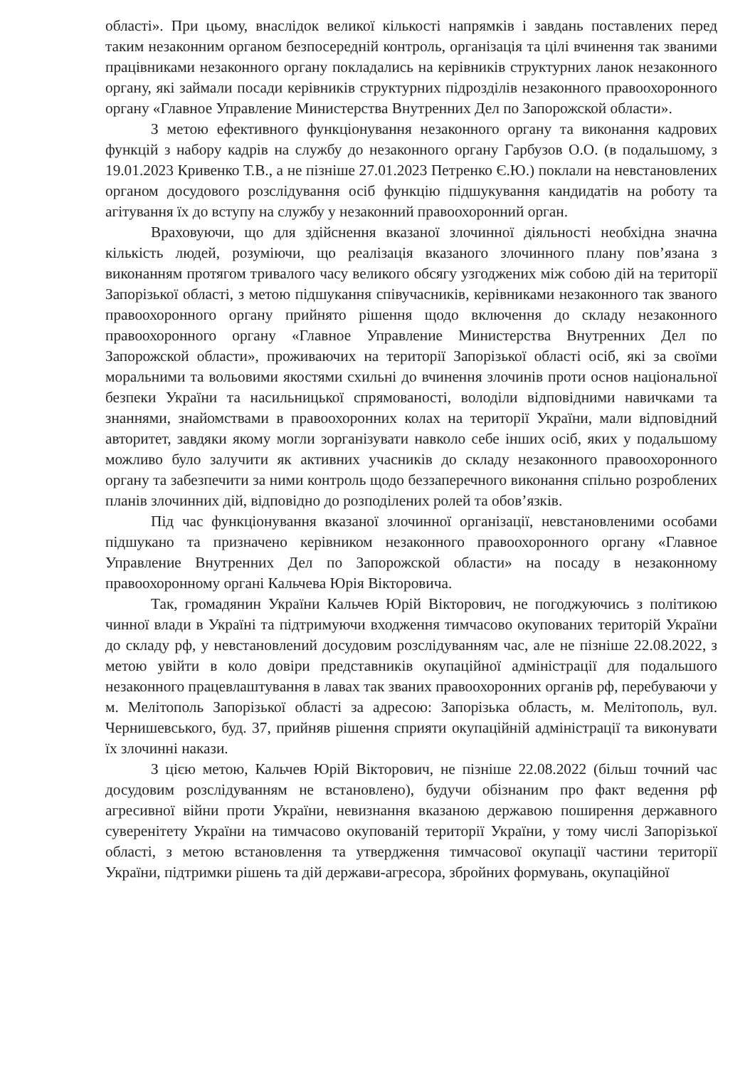області». При цьому, внаслідок великої кількості напрямків і завдань поставлених перед таким незаконним органом безпосередній контроль, організація та цілі вчинення так званими працівниками незаконного органу покладались на керівників структурних ланок незаконного органу, які займали посади керівників структурних підрозділів незаконного правоохоронного органу «Главное Управление Министерства Внутренних Дел по Запорожской области».
З метою ефективного функціонування незаконного органу та виконання кадрових функцій з набору кадрів на службу до незаконного органу Гарбузов О.О. (в подальшому, з 19.01.2023 Кривенко Т.В., а не пізніше 27.01.2023 Петренко Є.Ю.) поклали на невстановлених органом досудового розслідування осіб функцію підшукування кандидатів на роботу та агітування їх до вступу на службу у незаконний правоохоронний орган.
Враховуючи, що для здійснення вказаної злочинної діяльності необхідна значна кількість людей, розуміючи, що реалізація вказаного злочинного плану пов’язана з виконанням протягом тривалого часу великого обсягу узгоджених між собою дій на території Запорізької області, з метою підшукання співучасників, керівниками незаконного так званого правоохоронного органу прийнято рішення щодо включення до складу незаконного правоохоронного органу «Главное Управление Министерства Внутренних Дел по Запорожской области», проживаючих на території Запорізької області осіб, які за своїми моральними та вольовими якостями схильні до вчинення злочинів проти основ національної безпеки України та насильницької спрямованості, володіли відповідними навичками та знаннями, знайомствами в правоохоронних колах на території України, мали відповідний авторитет, завдяки якому могли зорганізувати навколо себе інших осіб, яких у подальшому можливо було залучити як активних учасників до складу незаконного правоохоронного органу та забезпечити за ними контроль щодо беззаперечного виконання спільно розроблених планів злочинних дій, відповідно до розподілених ролей та обов’язків.
Під час функціонування вказаної злочинної організації, невстановленими особами підшукано та призначено керівником незаконного правоохоронного органу «Главное Управление Внутренних Дел по Запорожской области» на посаду в незаконному правоохоронному органі Кальчева Юрія Вікторовича.
Так, громадянин України Кальчев Юрій Вікторович, не погоджуючись з політикою чинної влади в Україні та підтримуючи входження тимчасово окупованих територій України до складу рф, у невстановлений досудовим розслідуванням час, але не пізніше 22.08.2022, з метою увійти в коло довіри представників окупаційної адміністрації для подальшого незаконного працевлаштування в лавах так званих правоохоронних органів рф, перебуваючи у м. Мелітополь Запорізької області за адресою: Запорізька область, м. Мелітополь, вул. Чернишевського, буд. 37, прийняв рішення сприяти окупаційній адміністрації та виконувати їх злочинні накази.
З цією метою, Кальчев Юрій Вікторович, не пізніше 22.08.2022 (більш точний час досудовим розслідуванням не встановлено), будучи обізнаним про факт ведення рф агресивної війни проти України, невизнання вказаною державою поширення державного суверенітету України на тимчасово окупованій території України, у тому числі Запорізької області, з метою встановлення та утвердження тимчасової окупації частини території України, підтримки рішень та дій держави-агресора, збройних формувань, окупаційної